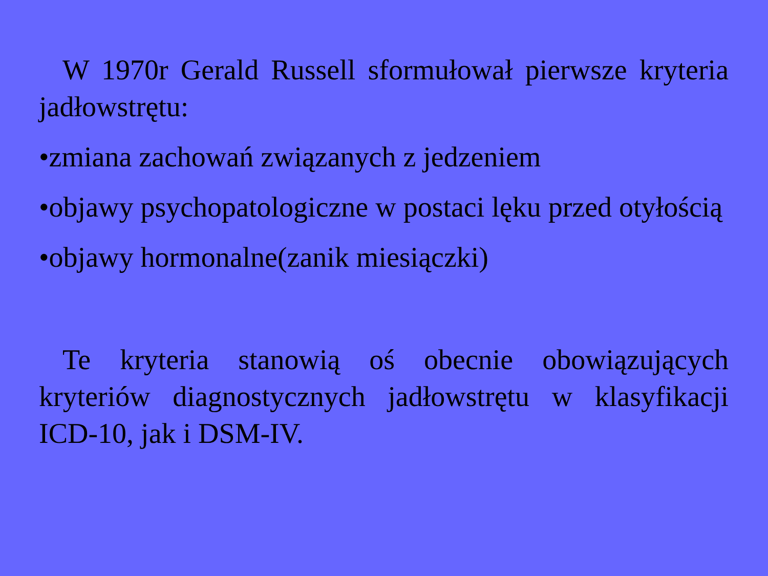W 1970r Gerald Russell sformułował pierwsze kryteria jadłowstrętu:
•zmiana zachowań związanych z jedzeniem
•objawy psychopatologiczne w postaci lęku przed otyłością
•objawy hormonalne(zanik miesiączki)
Te kryteria stanowią oś obecnie obowiązujących kryteriów diagnostycznych jadłowstrętu w klasyfikacji ICD-10, jak i DSM-IV.